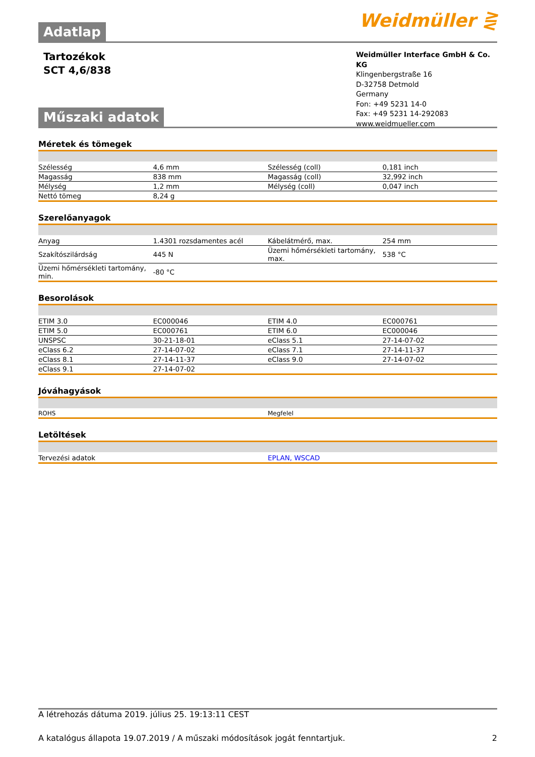Weidmüller ⋛
Adatlap
Tartozékok
SCT 4,6/838
Weidmüller Interface GmbH & Co. KG
Klingenbergstraße 16
D-32758 Detmold
Germany
Fon: +49 5231 14-0
Fax: +49 5231 14-292083
www.weidmueller.com
Műszaki adatok
Méretek és tömegek
| Szélesség | 4,6 mm | | Szélesség (coll) | 0,181 inch |
| Magasság | 838 mm | | Magasság (coll) | 32,992 inch |
| Mélység | 1,2 mm | | Mélység (coll) | 0,047 inch |
| Nettó tömeg | 8,24 g | | | |
Szerelőanyagok
| Anyag | 1.4301 rozsdamentes acél | | Kábelátmérő, max. | 254 mm |
| Szakítószilárdság | 445 N | | Üzemi hőmérsékleti tartomány, max. | 538 °C |
| Üzemi hőmérsékleti tartomány, min. | -80 °C | | | |
Besorolások
| ETIM 3.0 | EC000046 | | ETIM 4.0 | EC000761 |
| ETIM 5.0 | EC000761 | | ETIM 6.0 | EC000046 |
| UNSPSC | 30-21-18-01 | | eClass 5.1 | 27-14-07-02 |
| eClass 6.2 | 27-14-07-02 | | eClass 7.1 | 27-14-11-37 |
| eClass 8.1 | 27-14-11-37 | | eClass 9.0 | 27-14-07-02 |
| eClass 9.1 | 27-14-07-02 | | | |
Jóváhagyások
| ROHS | Megfelel |
Letöltések
| Tervezési adatok | EPLAN, WSCAD |
A létrehozás dátuma 2019. július 25. 19:13:11 CEST
A katalógus állapota 19.07.2019 / A műszaki módosítások jogát fenntartjuk. 2